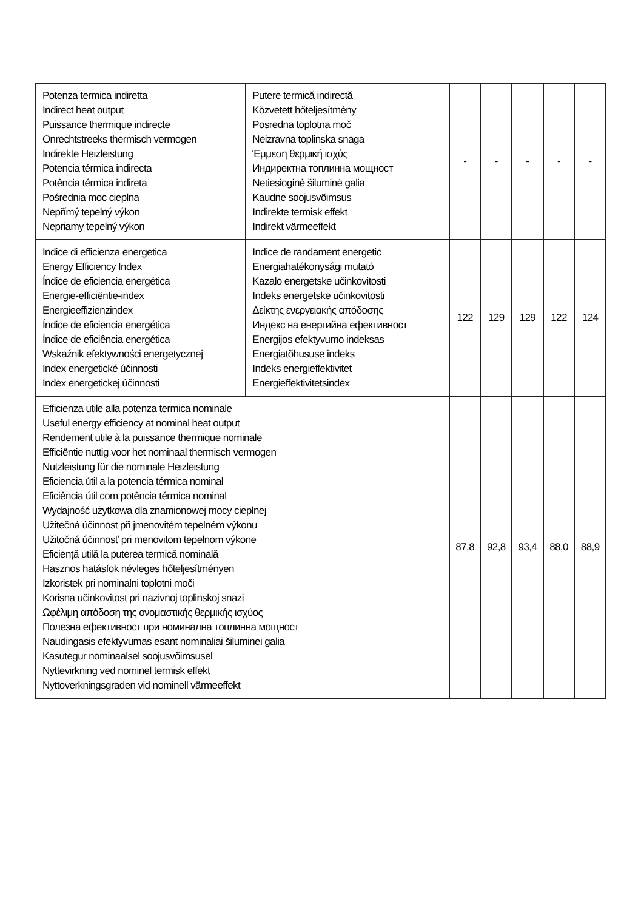| Potenza termica indiretta Indirect heat output Puissance thermique indirecte Onrechtstreeks thermisch vermogen Indirekte Heizleistung Potencia térmica indirecta Potência térmica indireta Pośrednia moc cieplna Nepřímý tepelný výkon Nepriamy tepelný výkon | Putere termică indirectă Közvetett hőteljesítmény Posredna toplotna moč Neizravna toplinska snaga Έμμεση θερμική ισχύς Индиректна топлинна мощност Netiesioginė šiluminė galia Kaudne soojusvõimsus Indirekte termisk effekt Indirekt värmeeffekt | - | - | - | - | - |
| Indice di efficienza energetica Energy Efficiency Index Índice de eficiencia energética Energie-efficiëntie-index Energieeffizienzindex Índice de eficiencia energética Índice de eficiência energética Wskaźnik efektywności energetycznej Index energetické účinnosti Index energetickej účinnosti | Indice de randament energetic Energiahatékonysági mutató Kazalo energetske učinkovitosti Indeks energetske učinkovitosti Δείκτης ενεργειακής απόδοσης Индекс на енергийна ефективност Energijos efektyvumo indeksas Energiatõhususe indeks Indeks energieffektivitet Energieffektivitetsindex | 122 | 129 | 129 | 122 | 124 |
| Efficienza utile alla potenza termica nominale Useful energy efficiency at nominal heat output Rendement utile à la puissance thermique nominale Efficiëntie nuttig voor het nominaal thermisch vermogen Nutzleistung für die nominale Heizleistung Eficiencia útil a la potencia térmica nominal Eficiência útil com potência térmica nominal Wydajność użytkowa dla znamionowej mocy cieplnej Užitečná účinnost při jmenovitém tepelném výkonu Užitočná účinnosť pri menovitom tepelnom výkone Eficiență utilă la puterea termică nominală Hasznos hatásfok névleges hőteljesítményen Izkoristek pri nominalni toplotni moči Korisna učinkovitost pri nazivnoj toplinskoj snazi Ωφέλιμη απόδοση της ονομαστικής θερμικής ισχύος Полезна ефективност при номинална топлинна мощност Naudingasis efektyvumas esant nominaliai šiluminei galia Kasutegur nominaalsel soojusvõimsusel Nyttevirkning ved nominel termisk effekt Nyttoverkningsgraden vid nominell värmeeffekt | | 87,8 | 92,8 | 93,4 | 88,0 | 88,9 |